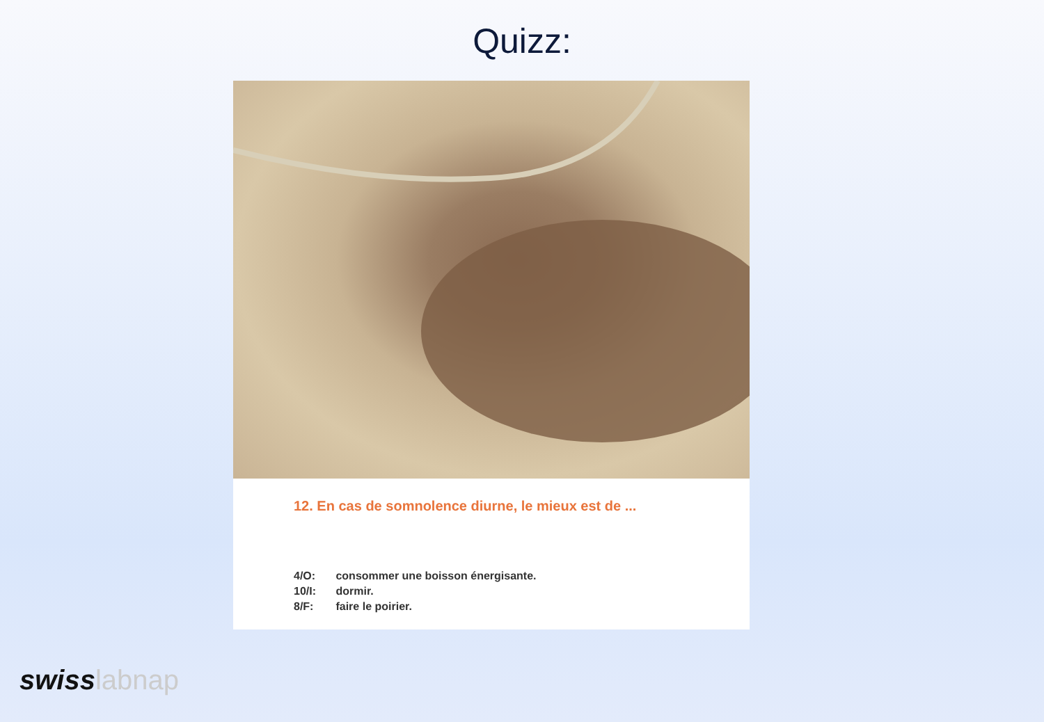Quizz:
12. En cas de somnolence diurne, le mieux est de ...
4/O: consommer une boisson énergisante.
10/I: dormir.
8/F: faire le poirier.
swiss labnap